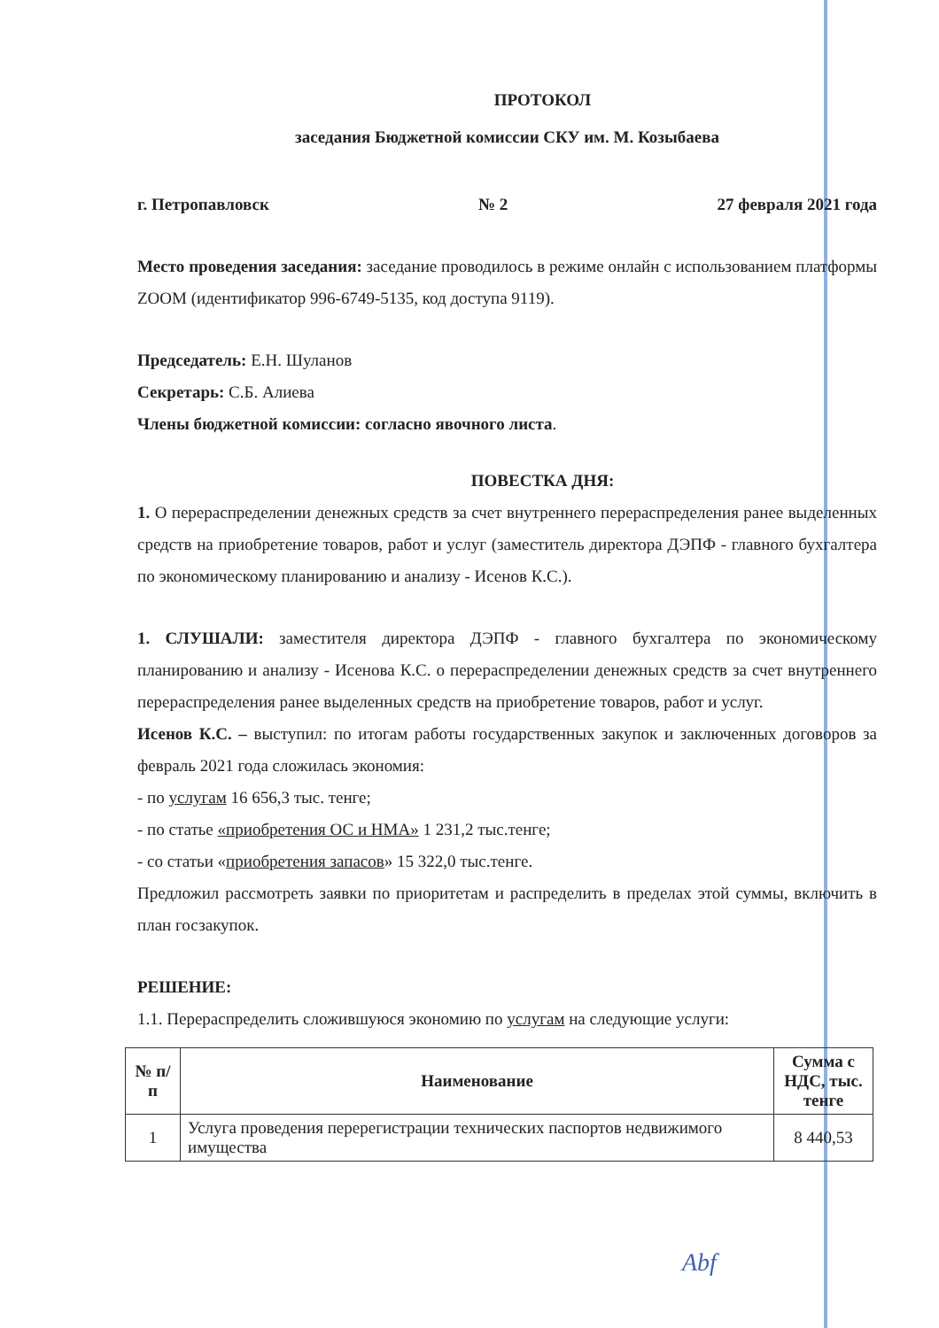ПРОТОКОЛ
заседания Бюджетной комиссии СКУ им. М. Козыбаева
г. Петропавловск № 2 27 февраля 2021 года
Место проведения заседания: заседание проводилось в режиме онлайн с использованием платформы ZOOM (идентификатор 996-6749-5135, код доступа 9119).
Председатель: Е.Н. Шуланов
Секретарь: С.Б. Алиева
Члены бюджетной комиссии: согласно явочного листа.
ПОВЕСТКА ДНЯ:
1. О перераспределении денежных средств за счет внутреннего перераспределения ранее выделенных средств на приобретение товаров, работ и услуг (заместитель директора ДЭПФ - главного бухгалтера по экономическому планированию и анализу - Исенов К.С.).
1. СЛУШАЛИ: заместителя директора ДЭПФ - главного бухгалтера по экономическому планированию и анализу - Исенова К.С. о перераспределении денежных средств за счет внутреннего перераспределения ранее выделенных средств на приобретение товаров, работ и услуг.
Исенов К.С. – выступил: по итогам работы государственных закупок и заключенных договоров за февраль 2021 года сложилась экономия:
- по услугам 16 656,3 тыс. тенге;
- по статье «приобретения ОС и НМА» 1 231,2 тыс.тенге;
- со статьи «приобретения запасов» 15 322,0 тыс.тенге.
Предложил рассмотреть заявки по приоритетам и распределить в пределах этой суммы, включить в план госзакупок.
РЕШЕНИЕ:
1.1. Перераспределить сложившуюся экономию по услугам на следующие услуги:
| № п/п | Наименование | Сумма с НДС, тыс. тенге |
| --- | --- | --- |
| 1 | Услуга проведения перерегистрации технических паспортов недвижимого имущества | 8 440,53 |
Аbf